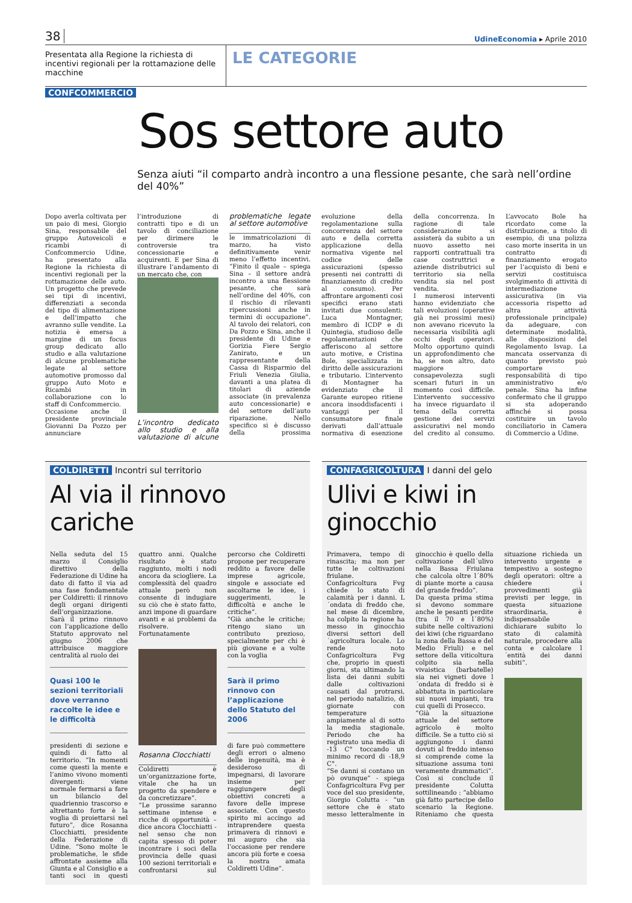38 UdineEconomia ▸ Aprile 2010
Presentata alla Regione la richiesta di incentivi regionali per la rottamazione delle macchine
LE CATEGORIE
CONFCOMMERCIO
Sos settore auto
Senza aiuti “il comparto andrà incontro a una flessione pesante, che sarà nell’ordine del 40%”
Dopo averla coltivata per un paio di mesi, Giorgio Sina, responsabile del gruppo Autoveicoli e ricambi di Confcommercio Udine, ha presentato alla Regione la richiesta di incentivi regionali per la rottamazione delle auto. Un progetto che prevede sei tipi di incentivi, differenziati a seconda del tipo di alimentazione e dell’impatto che avranno sulle vendite. La notizia è emersa a margine di un focus group dedicato allo studio e alla valutazione di alcune problematiche legate al settore automotive promosso dal gruppo Auto Moto e Ricambi in collaborazione con lo staff di Confcommercio.
Occasione anche il presidente provinciale Giovanni Da Pozzo per annunciare l’introduzione di contratti tipo e di un tavolo di conciliazione per dirimere le controversie tra concessionarie e acquirenti. E per Sina di illustrare l’andamento di un mercato che, con
L’incontro dedicato allo studio e alla valutazione di alcune problematiche legate al settore automotive
le immatricolazioni di marzo, ha visto definitivamente venir meno l’effetto incentivi. “Finito il quale – spiega Sina – il settore andrà incontro a una flessione pesante, che sarà nell’ordine del 40%, con il rischio di rilevanti ripercussioni anche in termini di occupazione”. Al tavolo dei relatori, con Da Pozzo e Sina, anche il presidente di Udine e Gorizia Fiere Sergio Zanirato, e un rappresentante della Cassa di Risparmio del Friuli Venezia Giulia, davanti a una platea di titolari di aziende associate (in prevalenza auto concessionarie) e del settore dell’auto riparazione. Nello specifico si è discusso della prossima evoluzione della regolamentazione sulla concorrenza del settore auto e della corretta applicazione della normativa vigente nel codice delle assicurazioni (spesso presenti nei contratti di finanziamento di credito al consumo). Per affrontare argomenti così specifici erano stati invitati due consulenti: Luca Montagner, membro di ICDP e di Quintegia, studioso delle regolamentazioni che afferiscono al settore auto motive, e Cristina Bole, specializzata in diritto delle assicurazioni e tributario. L’intervento di Montagner ha evidenziato che il Garante europeo ritiene ancora insoddisfacenti i vantaggi per il consumatore finale derivati dall’attuale normativa di esenzione della concorrenza. In ragione di tale considerazione si assisterà da subito a un nuovo assetto nei rapporti contrattuali tra case costruttrici e aziende distributrici sul territorio sia nella vendita sia nel post vendita.
I numerosi interventi hanno evidenziato che tali evoluzioni (operative già nei prossimi mesi) non avevano ricevuto la necessaria visibilità agli occhi degli operatori. Molto opportuno quindi un approfondimento che ha, se non altro, dato maggiore consapevolezza sugli scenari futuri in un momento così difficile. L’intervento successivo ha invece riguardato il tema della corretta gestione dei servizi assicurativi nel mondo del credito al consumo. L’avvocato Bole ha ricordato come la distribuzione, a titolo di esempio, di una polizza caso morte inserita in un contratto di finanziamento erogato per l’acquisto di beni e servizi costituisca svolgimento di attività di intermediazione assicurativa (in via accessoria rispetto ad altra attività professionale principale) da adeguare, con determinate modalità, alle disposizioni del Regolamento Isvap. La mancata osservanza di quanto previsto può comportare responsabilità di tipo amministrativo e/o penale. Sina ha infine confermato che il gruppo si sta adoperando affinché si possa costituire un tavolo conciliatorio in Camera di Commercio a Udine.
COLDIRETTI Incontri sul territorio
Al via il rinnovo cariche
Nella seduta del 15 marzo il Consiglio direttivo della Federazione di Udine ha dato di fatto il via ad una fase fondamentale per Coldiretti: il rinnovo degli organi dirigenti dell’organizzazione. Sarà il primo rinnovo con l’applicazione dello Statuto approvato nel giugno 2006 che attribuisce maggiore centralità al ruolo dei
Quasi 100 le sezioni territoriali dove verranno raccolte le idee e le difficoltà
presidenti di sezione e quindi di fatto al territorio. “In momenti come questi la mente e l’animo vivono momenti divergenti: viene normale fermarsi a fare un bilancio del quadriennio trascorso e altrettanto forte è la voglia di proiettarsi nel futuro”, dice Rosanna Clocchiatti, presidente della Federazione di Udine. “Sono molte le problematiche, le sfide affrontate assieme alla Giunta e al Consiglio e a tanti soci in questi quattro anni. Qualche risultato è stato raggiunto, molti i nodi ancora da sciogliere. La complessità del quadro attuale però non consente di indugiare su ciò che è stato fatto, anzi impone di guardare avanti e ai problemi da risolvere. Fortunatamente
Rosanna Clocchiatti
Coldiretti è un’organizzazione forte, vitale che ha un progetto da spendere e da concretizzare”.
“Le prossime saranno settimane intense e ricche di opportunità – dice ancora Clocchiatti - nel senso che non capita spesso di poter incontrare i soci della provincia delle quasi 100 sezioni territoriali e confrontarsi sul percorso che Coldiretti propone per recuperare reddito a favore delle imprese agricole, singole e associate ed ascoltarne le idee, i suggerimenti, le difficoltà e anche le critiche”.
“Già anche le critiche; ritengo siano un contributo prezioso, specialmente per chi è più giovane e a volte con la voglia
Sarà il primo rinnovo con l’applicazione dello Statuto del 2006
di fare può commettere degli errori o almeno delle ingenuità, ma è desideroso di impegnarsi, di lavorare insieme per raggiungere degli obiettivi concreti a favore delle imprese associate. Con questo spirito mi accingo ad intraprendere questa primavera di rinnovi e mi auguro che sia l’occasione per rendere ancora più forte e coesa la nostra amata Coldiretti Udine”.
CONFAGRICOLTURA I danni del gelo
Ulivi e kiwi in ginocchio
Primavera, tempo di rinascita; ma non per tutte le coltivazioni friulane. Confagricoltura Fvg chiede lo stato di calamità per i danni. L´ondata di freddo che, nel mese di dicembre, ha colpito la regione ha messo in ginocchio diversi settori dell´agricoltura locale. Lo rende noto Confagricoltura Fvg che, proprio in questi giorni, sta ultimando la lista dei danni subiti dalle coltivazioni causati dal protrarsi, nel periodo natalizio, di giornate con temperature ampiamente al di sotto la media stagionale. Periodo che ha registrato una media di -13 C° toccando un minimo record di -18,9 C°.
“Se danni si contano un pò ovunque” - spiega Confagricoltura Fvg per voce del suo presidente, Giorgio Colutta - “un settore che è stato messo letteralmente in ginocchio è quello della coltivazione dell´ulivo nella Bassa Friulana che calcola oltre l´80% di piante morte a causa del grande freddo”.
Da questa prima stima si devono sommare anche le pesanti perdite (tra il 70 e l´80%) subite nelle coltivazioni dei kiwi (che riguardano la zona della Bassa e del Medio Friuli) e nel settore della viticoltura colpito sia nella vivaistica (barbatelle) sia nei vigneti dove l´ondata di freddo si è abbattuta in particolare sui nuovi impianti, tra cui quelli di Prosecco.
“Già la situazione attuale del settore agricolo è molto difficile. Se a tutto ciò si aggiungono i danni dovuti al freddo intenso si comprende come la situazione assuma toni veramente drammatici”. Così si conclude il presidente Colutta sottilineando : “abbiamo già fatto partecipe dello scenario la Regione. Riteniamo che questa situazione richieda un intervento urgente e tempestivo a sostegno degli operatori: oltre a chiedere i provvedimenti già previsti per legge, in questa situazione straordinaria, è indispensabile dichiarare subito lo stato di calamità naturale, procedere alla conta e calcolare l´entità dei danni subiti”.